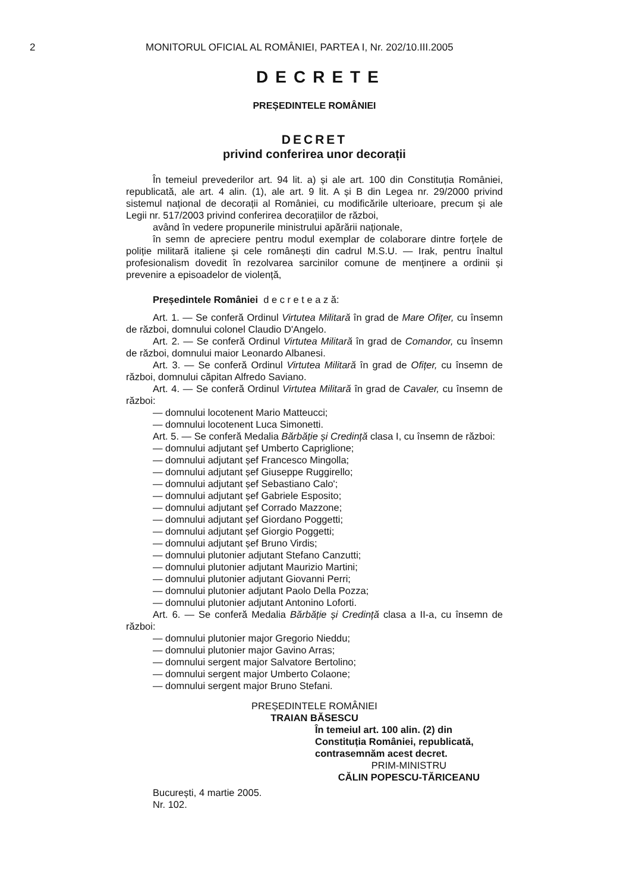2 MONITORUL OFICIAL AL ROMÂNIEI, PARTEA I, Nr. 202/10.III.2005
DECRETE
PREȘEDINTELE ROMÂNIEI
DECRET
privind conferirea unor decorații
În temeiul prevederilor art. 94 lit. a) și ale art. 100 din Constituția României, republicată, ale art. 4 alin. (1), ale art. 9 lit. A și B din Legea nr. 29/2000 privind sistemul național de decorații al României, cu modificările ulterioare, precum și ale Legii nr. 517/2003 privind conferirea decorațiilor de război,
având în vedere propunerile ministrului apărării naționale,
în semn de apreciere pentru modul exemplar de colaborare dintre forțele de poliție militară italiene și cele românești din cadrul M.S.U. — Irak, pentru înaltul profesionalism dovedit în rezolvarea sarcinilor comune de menținere a ordinii și prevenire a episoadelor de violență,
Președintele României d e c r e t e a z ă:
Art. 1. — Se conferă Ordinul Virtutea Militară în grad de Mare Ofițer, cu însemn de război, domnului colonel Claudio D'Angelo.
Art. 2. — Se conferă Ordinul Virtutea Militară în grad de Comandor, cu însemn de război, domnului maior Leonardo Albanesi.
Art. 3. — Se conferă Ordinul Virtutea Militară în grad de Ofițer, cu însemn de război, domnului căpitan Alfredo Saviano.
Art. 4. — Se conferă Ordinul Virtutea Militară în grad de Cavaler, cu însemn de război:
— domnului locotenent Mario Matteucci;
— domnului locotenent Luca Simonetti.
Art. 5. — Se conferă Medalia Bărbăție și Credință clasa I, cu însemn de război:
— domnului adjutant șef Umberto Capriglione;
— domnului adjutant șef Francesco Mingolla;
— domnului adjutant șef Giuseppe Ruggirello;
— domnului adjutant șef Sebastiano Calo';
— domnului adjutant șef Gabriele Esposito;
— domnului adjutant șef Corrado Mazzone;
— domnului adjutant șef Giordano Poggetti;
— domnului adjutant șef Giorgio Poggetti;
— domnului adjutant șef Bruno Virdis;
— domnului plutonier adjutant Stefano Canzutti;
— domnului plutonier adjutant Maurizio Martini;
— domnului plutonier adjutant Giovanni Perri;
— domnului plutonier adjutant Paolo Della Pozza;
— domnului plutonier adjutant Antonino Loforti.
Art. 6. — Se conferă Medalia Bărbăție și Credință clasa a II-a, cu însemn de război:
— domnului plutonier major Gregorio Nieddu;
— domnului plutonier major Gavino Arras;
— domnului sergent major Salvatore Bertolino;
— domnului sergent major Umberto Colaone;
— domnului sergent major Bruno Stefani.
PREȘEDINTELE ROMÂNIEI
TRAIAN BĂSESCU
În temeiul art. 100 alin. (2) din Constituția României, republicată, contrasemnăm acest decret.
PRIM-MINISTRU
CĂLIN POPESCU-TĂRICEANU
București, 4 martie 2005.
Nr. 102.